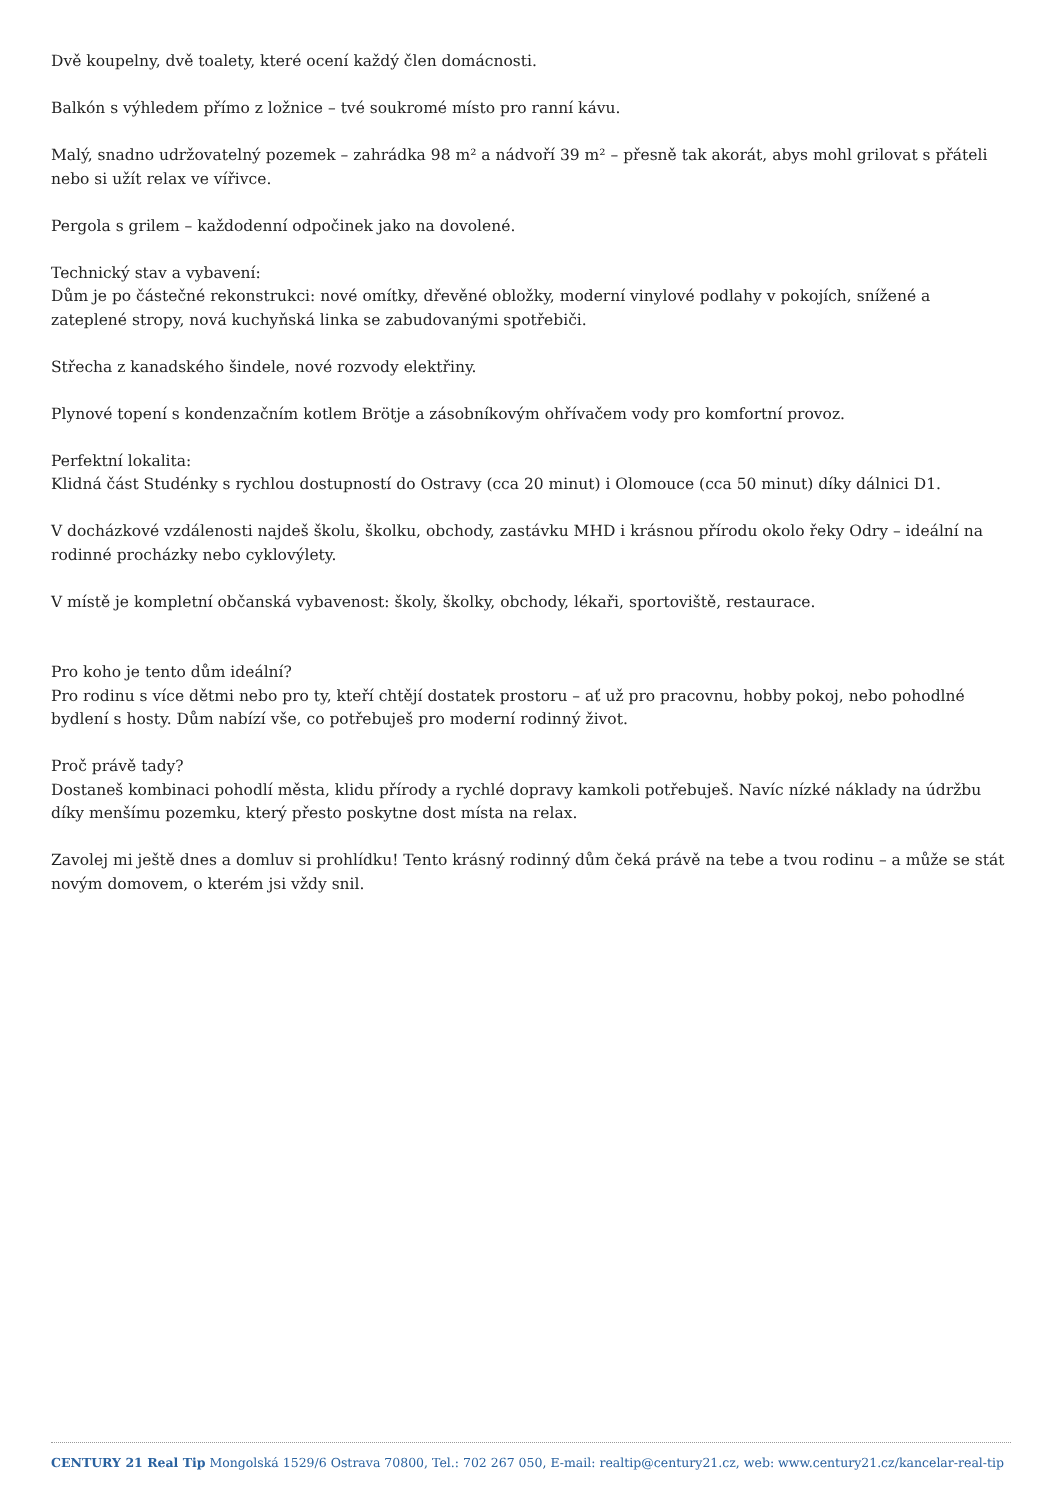Dvě koupelny, dvě toalety, které ocení každý člen domácnosti.
Balkón s výhledem přímo z ložnice – tvé soukromé místo pro ranní kávu.
Malý, snadno udržovatelný pozemek – zahrádka 98 m² a nádvoří 39 m² – přesně tak akorát, abys mohl grilovat s přáteli nebo si užít relax ve vířivce.
Pergola s grilem – každodenní odpočinek jako na dovolené.
Technický stav a vybavení:
Dům je po částečné rekonstrukci: nové omítky, dřevěné obložky, moderní vinylové podlahy v pokojích, snížené a zateplené stropy, nová kuchyňská linka se zabudovanými spotřebiči.
Střecha z kanadského šindele, nové rozvody elektřiny.
Plynové topení s kondenzačním kotlem Brötje a zásobníkovým ohřívačem vody pro komfortní provoz.
Perfektní lokalita:
Klidná část Studénky s rychlou dostupností do Ostravy (cca 20 minut) i Olomouce (cca 50 minut) díky dálnici D1.
V docházkové vzdálenosti najdeš školu, školku, obchody, zastávku MHD i krásnou přírodu okolo řeky Odry – ideální na rodinné procházky nebo cyklovýlety.
V místě je kompletní občanská vybavenost: školy, školky, obchody, lékaři, sportoviště, restaurace.
Pro koho je tento dům ideální?
Pro rodinu s více dětmi nebo pro ty, kteří chtějí dostatek prostoru – ať už pro pracovnu, hobby pokoj, nebo pohodlné bydlení s hosty. Dům nabízí vše, co potřebuješ pro moderní rodinný život.
Proč právě tady?
Dostaneš kombinaci pohodlí města, klidu přírody a rychlé dopravy kamkoli potřebuješ. Navíc nízké náklady na údržbu díky menšímu pozemku, který přesto poskytne dost místa na relax.
Zavolej mi ještě dnes a domluv si prohlídku! Tento krásný rodinný dům čeká právě na tebe a tvou rodinu – a může se stát novým domovem, o kterém jsi vždy snil.
CENTURY 21 Real Tip Mongolská 1529/6 Ostrava 70800, Tel.: 702 267 050, E-mail: realtip@century21.cz, web: www.century21.cz/kancelar-real-tip